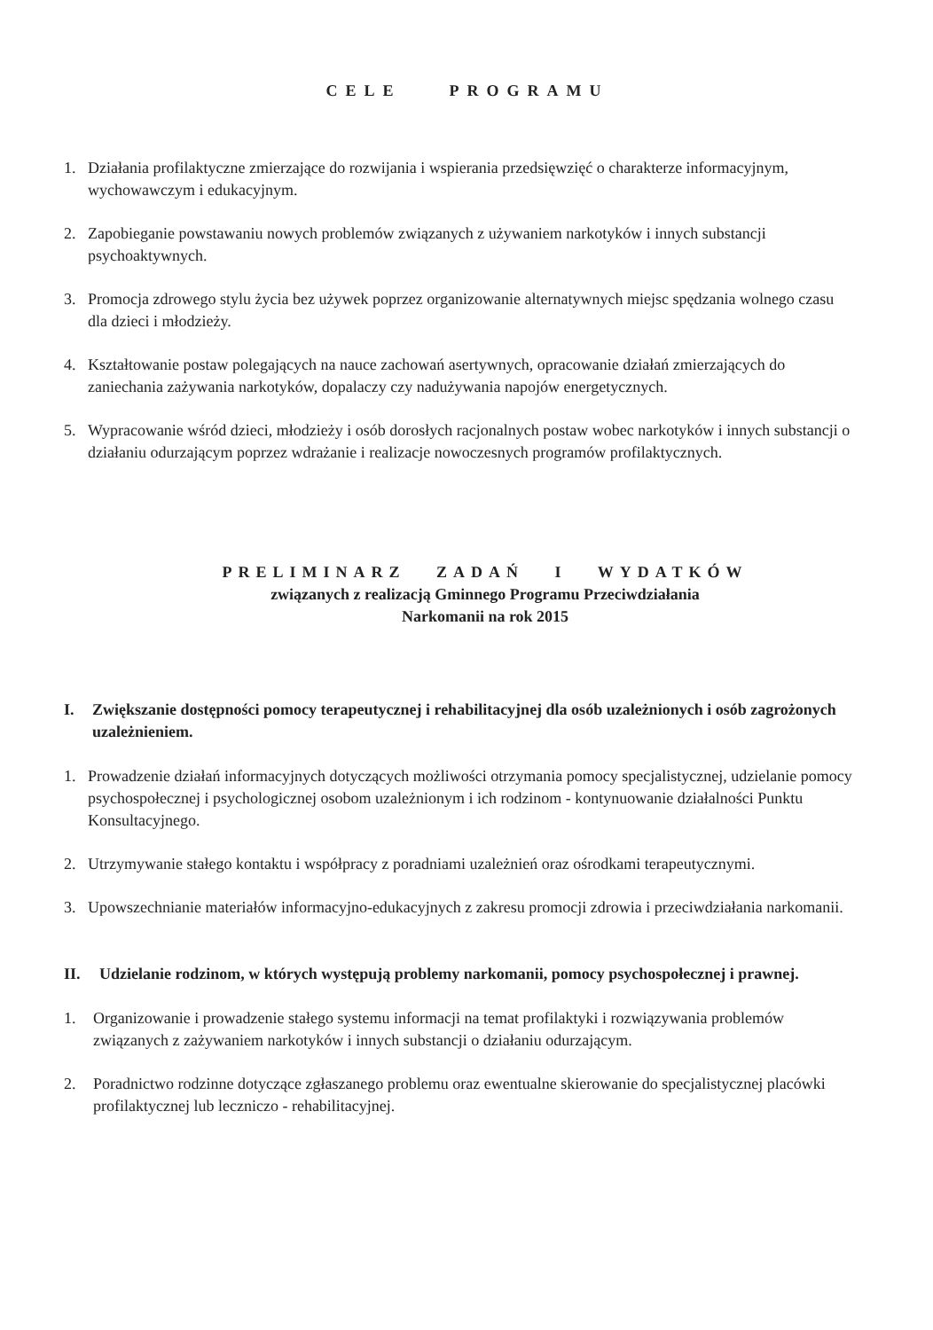CELE PROGRAMU
1. Działania profilaktyczne zmierzające do rozwijania i wspierania przedsięwzięć o charakterze informacyjnym, wychowawczym i edukacyjnym.
2. Zapobieganie powstawaniu nowych problemów związanych z używaniem narkotyków i innych substancji psychoaktywnych.
3. Promocja zdrowego stylu życia bez używek poprzez organizowanie alternatywnych miejsc spędzania wolnego czasu dla dzieci i młodzieży.
4. Kształtowanie postaw polegających na nauce zachowań asertywnych, opracowanie działań zmierzających do zaniechania zażywania narkotyków, dopalaczy czy nadużywania napojów energetycznych.
5. Wypracowanie wśród dzieci, młodzieży i osób dorosłych racjonalnych postaw wobec narkotyków i innych substancji o działaniu odurzającym poprzez wdrażanie i realizacje nowoczesnych programów profilaktycznych.
PRELIMINARZ ZADAŃ I WYDATKÓW
związanych z realizacją Gminnego Programu Przeciwdziałania
Narkomanii na rok 2015
I. Zwiększanie dostępności pomocy terapeutycznej i rehabilitacyjnej dla osób uzależnionych i osób zagrożonych uzależnieniem.
1. Prowadzenie działań informacyjnych dotyczących możliwości otrzymania pomocy specjalistycznej, udzielanie pomocy psychospołecznej i psychologicznej osobom uzależnionym i ich rodzinom - kontynuowanie działalności Punktu Konsultacyjnego.
2. Utrzymywanie stałego kontaktu i współpracy z poradniami uzależnień oraz ośrodkami terapeutycznymi.
3. Upowszechnianie materiałów informacyjno-edukacyjnych z zakresu promocji zdrowia i przeciwdziałania narkomanii.
II. Udzielanie rodzinom, w których występują problemy narkomanii, pomocy psychospołecznej i prawnej.
1. Organizowanie i prowadzenie stałego systemu informacji na temat profilaktyki i rozwiązywania problemów związanych z zażywaniem narkotyków i innych substancji o działaniu odurzającym.
2. Poradnictwo rodzinne dotyczące zgłaszanego problemu oraz ewentualne skierowanie do specjalistycznej placówki profilaktycznej lub leczniczo - rehabilitacyjnej.